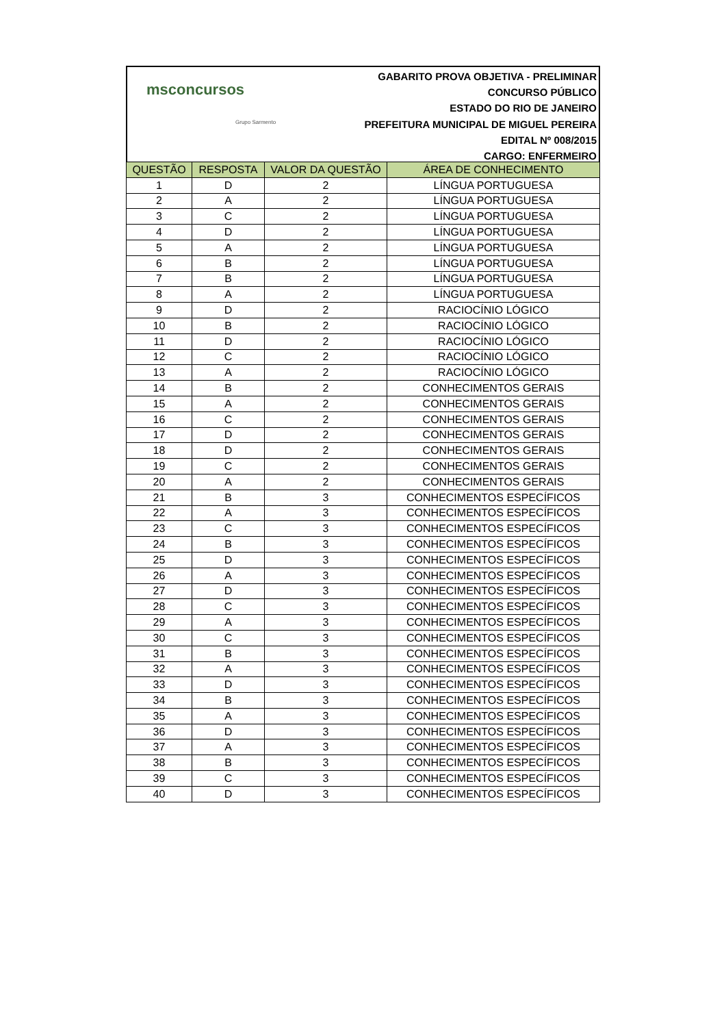msconcursos
Grupo Sarmento
GABARITO PROVA OBJETIVA - PRELIMINAR
CONCURSO PÚBLICO
ESTADO DO RIO DE JANEIRO
PREFEITURA MUNICIPAL DE MIGUEL PEREIRA
EDITAL Nº 008/2015
CARGO: ENFERMEIRO
| QUESTÃO | RESPOSTA | VALOR DA QUESTÃO | ÁREA DE CONHECIMENTO |
| --- | --- | --- | --- |
| 1 | D | 2 | LÍNGUA PORTUGUESA |
| 2 | A | 2 | LÍNGUA PORTUGUESA |
| 3 | C | 2 | LÍNGUA PORTUGUESA |
| 4 | D | 2 | LÍNGUA PORTUGUESA |
| 5 | A | 2 | LÍNGUA PORTUGUESA |
| 6 | B | 2 | LÍNGUA PORTUGUESA |
| 7 | B | 2 | LÍNGUA PORTUGUESA |
| 8 | A | 2 | LÍNGUA PORTUGUESA |
| 9 | D | 2 | RACIOCÍNIO LÓGICO |
| 10 | B | 2 | RACIOCÍNIO LÓGICO |
| 11 | D | 2 | RACIOCÍNIO LÓGICO |
| 12 | C | 2 | RACIOCÍNIO LÓGICO |
| 13 | A | 2 | RACIOCÍNIO LÓGICO |
| 14 | B | 2 | CONHECIMENTOS GERAIS |
| 15 | A | 2 | CONHECIMENTOS GERAIS |
| 16 | C | 2 | CONHECIMENTOS GERAIS |
| 17 | D | 2 | CONHECIMENTOS GERAIS |
| 18 | D | 2 | CONHECIMENTOS GERAIS |
| 19 | C | 2 | CONHECIMENTOS GERAIS |
| 20 | A | 2 | CONHECIMENTOS GERAIS |
| 21 | B | 3 | CONHECIMENTOS ESPECÍFICOS |
| 22 | A | 3 | CONHECIMENTOS ESPECÍFICOS |
| 23 | C | 3 | CONHECIMENTOS ESPECÍFICOS |
| 24 | B | 3 | CONHECIMENTOS ESPECÍFICOS |
| 25 | D | 3 | CONHECIMENTOS ESPECÍFICOS |
| 26 | A | 3 | CONHECIMENTOS ESPECÍFICOS |
| 27 | D | 3 | CONHECIMENTOS ESPECÍFICOS |
| 28 | C | 3 | CONHECIMENTOS ESPECÍFICOS |
| 29 | A | 3 | CONHECIMENTOS ESPECÍFICOS |
| 30 | C | 3 | CONHECIMENTOS ESPECÍFICOS |
| 31 | B | 3 | CONHECIMENTOS ESPECÍFICOS |
| 32 | A | 3 | CONHECIMENTOS ESPECÍFICOS |
| 33 | D | 3 | CONHECIMENTOS ESPECÍFICOS |
| 34 | B | 3 | CONHECIMENTOS ESPECÍFICOS |
| 35 | A | 3 | CONHECIMENTOS ESPECÍFICOS |
| 36 | D | 3 | CONHECIMENTOS ESPECÍFICOS |
| 37 | A | 3 | CONHECIMENTOS ESPECÍFICOS |
| 38 | B | 3 | CONHECIMENTOS ESPECÍFICOS |
| 39 | C | 3 | CONHECIMENTOS ESPECÍFICOS |
| 40 | D | 3 | CONHECIMENTOS ESPECÍFICOS |